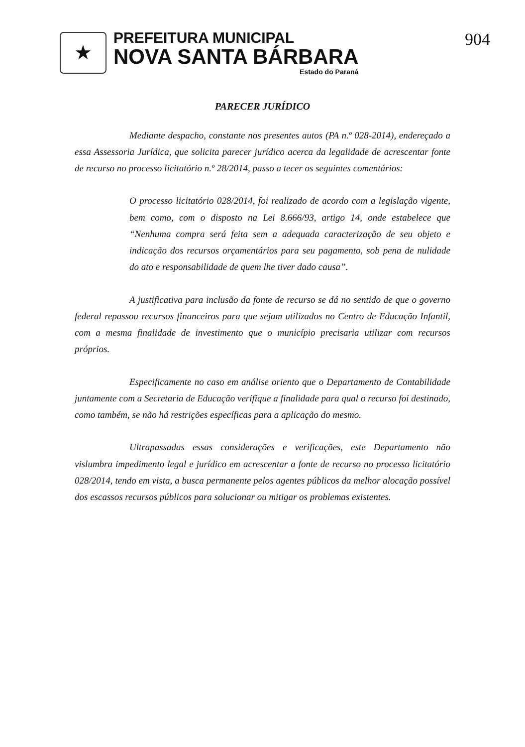★
PREFEITURA MUNICIPAL
NOVA SANTA BÁRBARA
Estado do Paraná
904
PARECER JURÍDICO
Mediante despacho, constante nos presentes autos (PA n.º 028-2014), endereçado a essa Assessoria Jurídica, que solicita parecer jurídico acerca da legalidade de acrescentar fonte de recurso no processo licitatório n.º 28/2014, passo a tecer os seguintes comentários:
O processo licitatório 028/2014, foi realizado de acordo com a legislação vigente, bem como, com o disposto na Lei 8.666/93, artigo 14, onde estabelece que “Nenhuma compra será feita sem a adequada caracterização de seu objeto e indicação dos recursos orçamentários para seu pagamento, sob pena de nulidade do ato e responsabilidade de quem lhe tiver dado causa”.
A justificativa para inclusão da fonte de recurso se dá no sentido de que o governo federal repassou recursos financeiros para que sejam utilizados no Centro de Educação Infantil, com a mesma finalidade de investimento que o município precisaria utilizar com recursos próprios.
Especificamente no caso em análise oriento que o Departamento de Contabilidade juntamente com a Secretaria de Educação verifique a finalidade para qual o recurso foi destinado, como também, se não há restrições específicas para a aplicação do mesmo.
Ultrapassadas essas considerações e verificações, este Departamento não vislumbra impedimento legal e jurídico em acrescentar a fonte de recurso no processo licitatório 028/2014, tendo em vista, a busca permanente pelos agentes públicos da melhor alocação possível dos escassos recursos públicos para solucionar ou mitigar os problemas existentes.